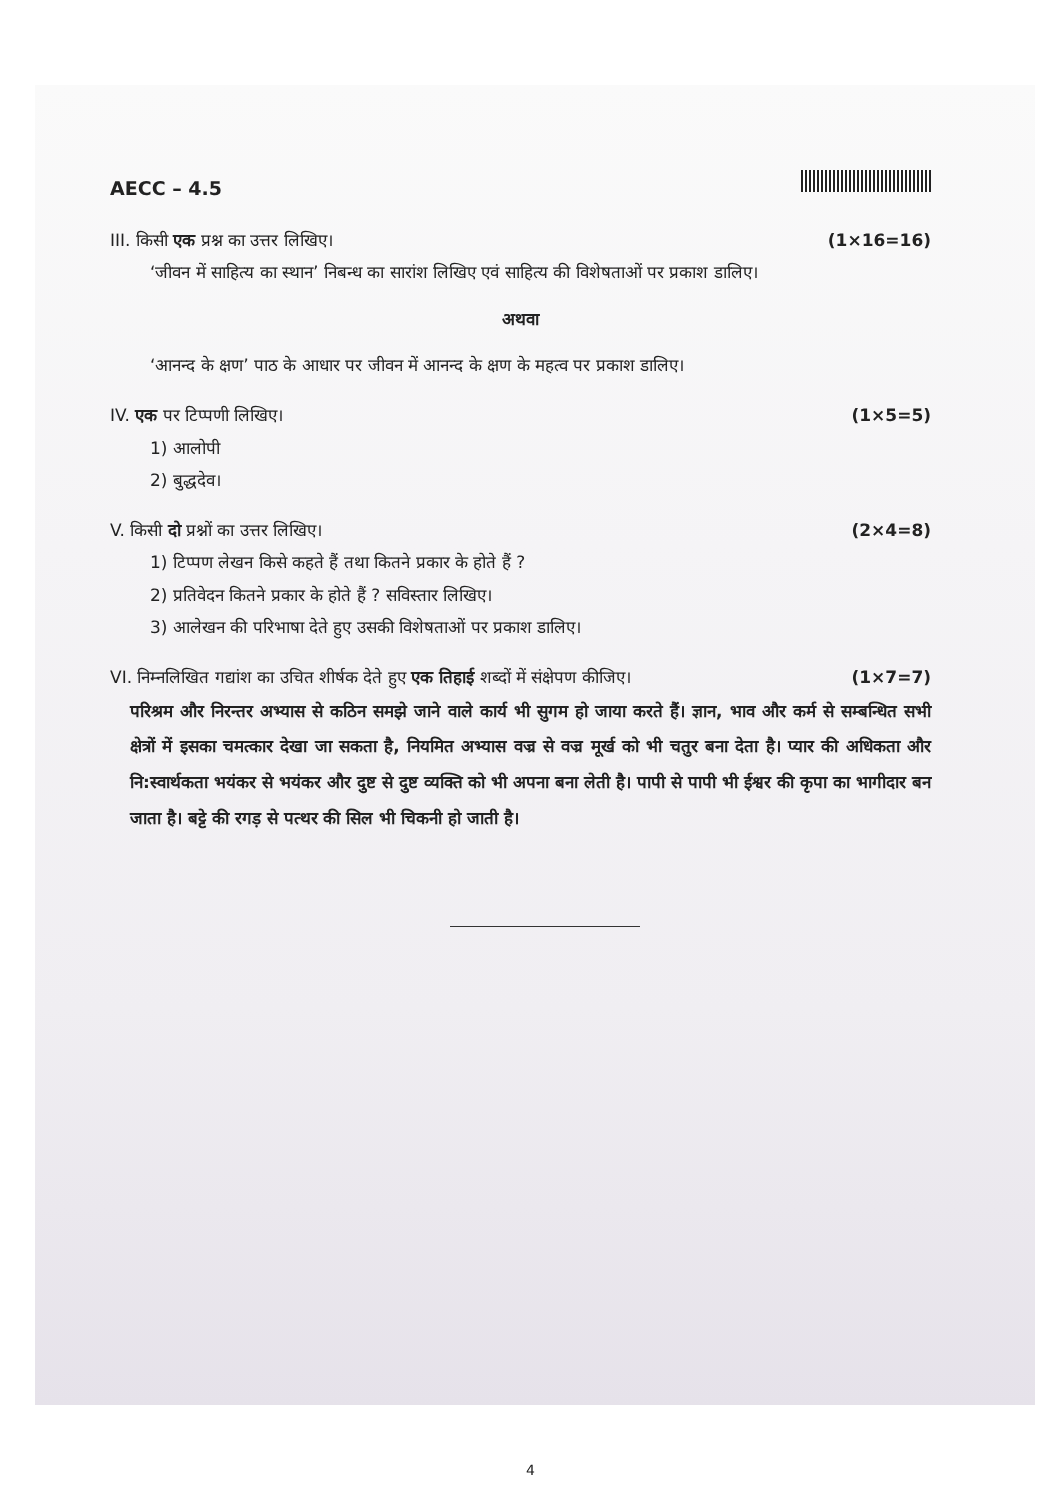AECC – 4.5
III. किसी एक प्रश्न का उत्तर लिखिए। (1×16=16)
‘जीवन में साहित्य का स्थान’ निबन्ध का सारांश लिखिए एवं साहित्य की विशेषताओं पर प्रकाश डालिए।
अथवा
‘आनन्द के क्षण’ पाठ के आधार पर जीवन में आनन्द के क्षण के महत्व पर प्रकाश डालिए।
IV. एक पर टिप्पणी लिखिए। (1×5=5)
1) आलोपी
2) बुद्धदेव।
V. किसी दो प्रश्नों का उत्तर लिखिए। (2×4=8)
1) टिप्पण लेखन किसे कहते हैं तथा कितने प्रकार के होते हैं ?
2) प्रतिवेदन कितने प्रकार के होते हैं ? सविस्तार लिखिए।
3) आलेखन की परिभाषा देते हुए उसकी विशेषताओं पर प्रकाश डालिए।
VI. निम्नलिखित गद्यांश का उचित शीर्षक देते हुए एक तिहाई शब्दों में संक्षेपण कीजिए। (1×7=7)
परिश्रम और निरन्तर अभ्यास से कठिन समझे जाने वाले कार्य भी सुगम हो जाया करते हैं। ज्ञान, भाव और कर्म से सम्बन्धित सभी क्षेत्रों में इसका चमत्कार देखा जा सकता है, नियमित अभ्यास वज्र से वज्र मूर्ख को भी चतुर बना देता है। प्यार की अधिकता और नि:स्वार्थकता भयंकर से भयंकर और दुष्ट से दुष्ट व्यक्ति को भी अपना बना लेती है। पापी से पापी भी ईश्वर की कृपा का भागीदार बन जाता है। बट्टे की रगड़ से पत्थर की सिल भी चिकनी हो जाती है।
4